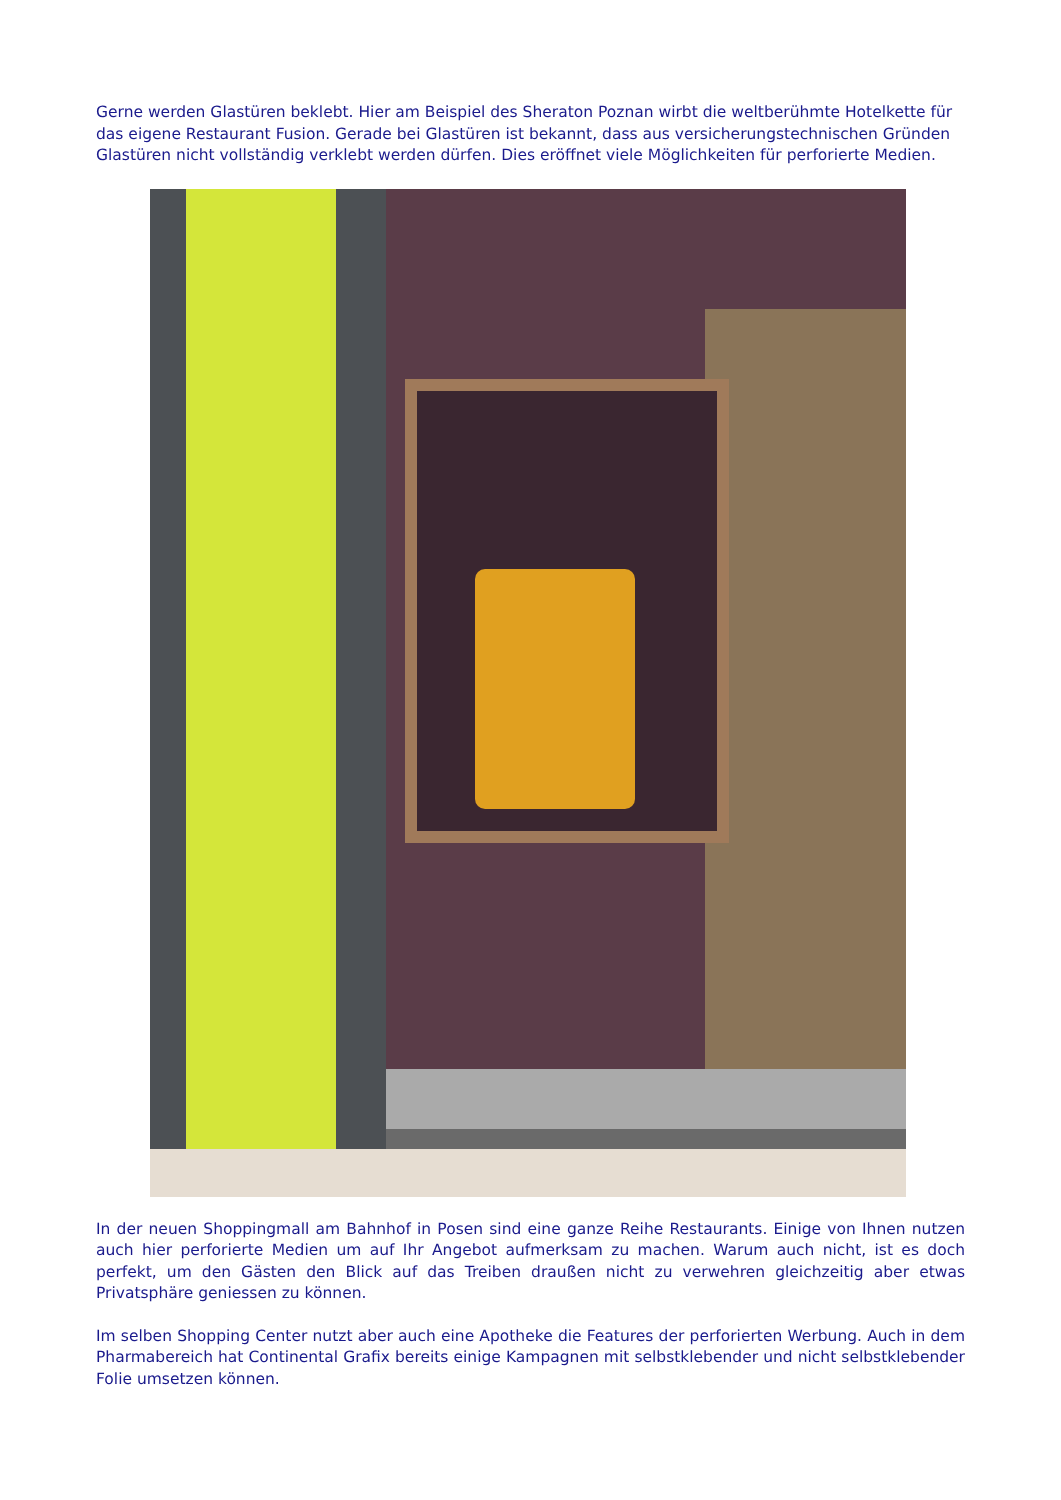Gerne werden Glastüren beklebt. Hier am Beispiel des Sheraton Poznan wirbt die weltberühmte Hotelkette für das eigene Restaurant Fusion. Gerade bei Glastüren ist bekannt, dass aus versicherungstechnischen Gründen Glastüren nicht vollständig verklebt werden dürfen. Dies eröffnet viele Möglichkeiten für perforierte Medien.
In der neuen Shoppingmall am Bahnhof in Posen sind eine ganze Reihe Restaurants. Einige von Ihnen nutzen auch hier perforierte Medien um auf Ihr Angebot aufmerksam zu machen. Warum auch nicht, ist es doch perfekt, um den Gästen den Blick auf das Treiben draußen nicht zu verwehren gleichzeitig aber etwas Privatsphäre geniessen zu können.
Im selben Shopping Center nutzt aber auch eine Apotheke die Features der perforierten Werbung. Auch in dem Pharmabereich hat Continental Grafix bereits einige Kampagnen mit selbstklebender und nicht selbstklebender Folie umsetzen können.